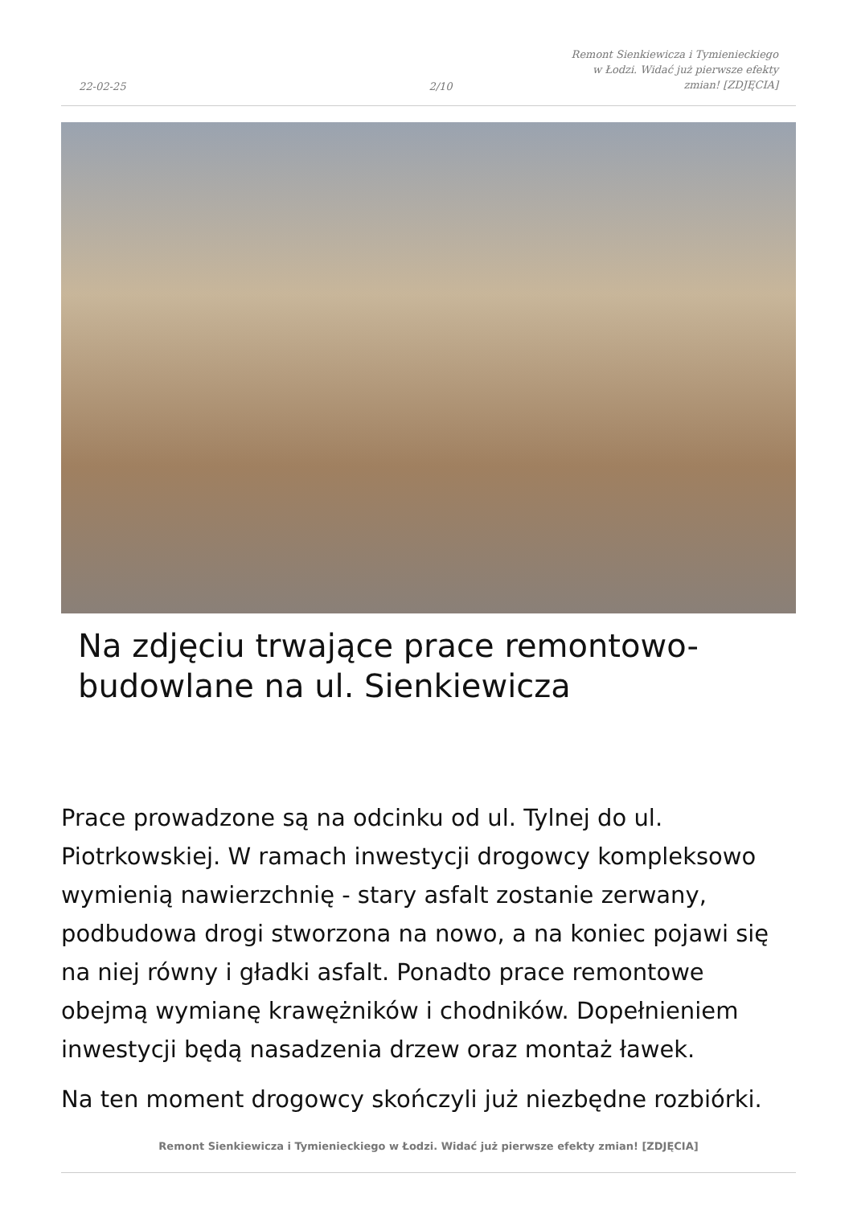22-02-25
2/10
Remont Sienkiewicza i Tymienieckiego
w Łodzi. Widać już pierwsze efekty
zmian! [ZDJĘCIA]
Na zdjęciu trwające prace remontowo-budowlane na ul. Sienkiewicza
Prace prowadzone są na odcinku od ul. Tylnej do ul. Piotrkowskiej. W ramach inwestycji drogowcy kompleksowo wymienią nawierzchnię - stary asfalt zostanie zerwany, podbudowa drogi stworzona na nowo, a na koniec pojawi się na niej równy i gładki asfalt. Ponadto prace remontowe obejmą wymianę krawężników i chodników. Dopełnieniem inwestycji będą nasadzenia drzew oraz montaż ławek.
Na ten moment drogowcy skończyli już niezbędne rozbiórki.
Remont Sienkiewicza i Tymienieckiego w Łodzi. Widać już pierwsze efekty zmian! [ZDJĘCIA]